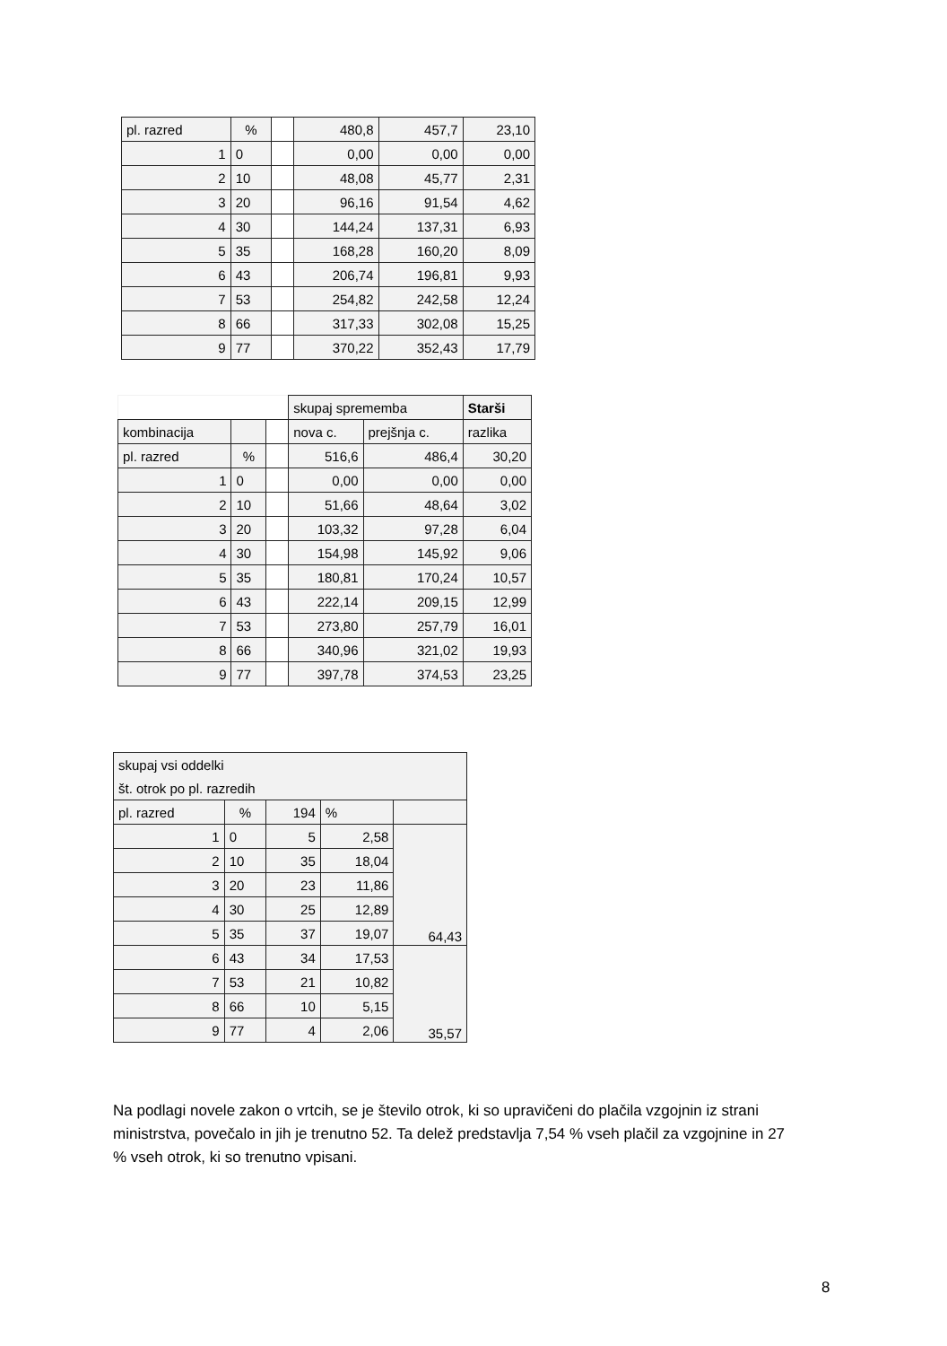| pl. razred | % | | 480,8 | 457,7 | 23,10 |
| 1 | 0 | | 0,00 | 0,00 | 0,00 |
| 2 | 10 | | 48,08 | 45,77 | 2,31 |
| 3 | 20 | | 96,16 | 91,54 | 4,62 |
| 4 | 30 | | 144,24 | 137,31 | 6,93 |
| 5 | 35 | | 168,28 | 160,20 | 8,09 |
| 6 | 43 | | 206,74 | 196,81 | 9,93 |
| 7 | 53 | | 254,82 | 242,58 | 12,24 |
| 8 | 66 | | 317,33 | 302,08 | 15,25 |
| 9 | 77 | | 370,22 | 352,43 | 17,79 |
| | | | skupaj sprememba | | Starši |
| kombinacija | | | nova c. | prejšnja c. | razlika |
| pl. razred | % | | 516,6 | 486,4 | 30,20 |
| 1 | 0 | | 0,00 | 0,00 | 0,00 |
| 2 | 10 | | 51,66 | 48,64 | 3,02 |
| 3 | 20 | | 103,32 | 97,28 | 6,04 |
| 4 | 30 | | 154,98 | 145,92 | 9,06 |
| 5 | 35 | | 180,81 | 170,24 | 10,57 |
| 6 | 43 | | 222,14 | 209,15 | 12,99 |
| 7 | 53 | | 273,80 | 257,79 | 16,01 |
| 8 | 66 | | 340,96 | 321,02 | 19,93 |
| 9 | 77 | | 397,78 | 374,53 | 23,25 |
| skupaj vsi oddelki | | | | |
| št. otrok po pl. razredih | | | | |
| pl. razred | % | 194 | % | |
| 1 | 0 | 5 | 2,58 | 64,43 |
| 2 | 10 | 35 | 18,04 | |
| 3 | 20 | 23 | 11,86 | |
| 4 | 30 | 25 | 12,89 | |
| 5 | 35 | 37 | 19,07 | |
| 6 | 43 | 34 | 17,53 | 35,57 |
| 7 | 53 | 21 | 10,82 | |
| 8 | 66 | 10 | 5,15 | |
| 9 | 77 | 4 | 2,06 | |
Na podlagi novele zakon o vrtcih, se je število otrok, ki so upravičeni do plačila vzgojnin iz strani ministrstva, povečalo in jih je trenutno 52. Ta delež predstavlja 7,54 % vseh plačil za vzgojnine in 27 % vseh otrok, ki so trenutno vpisani.
8